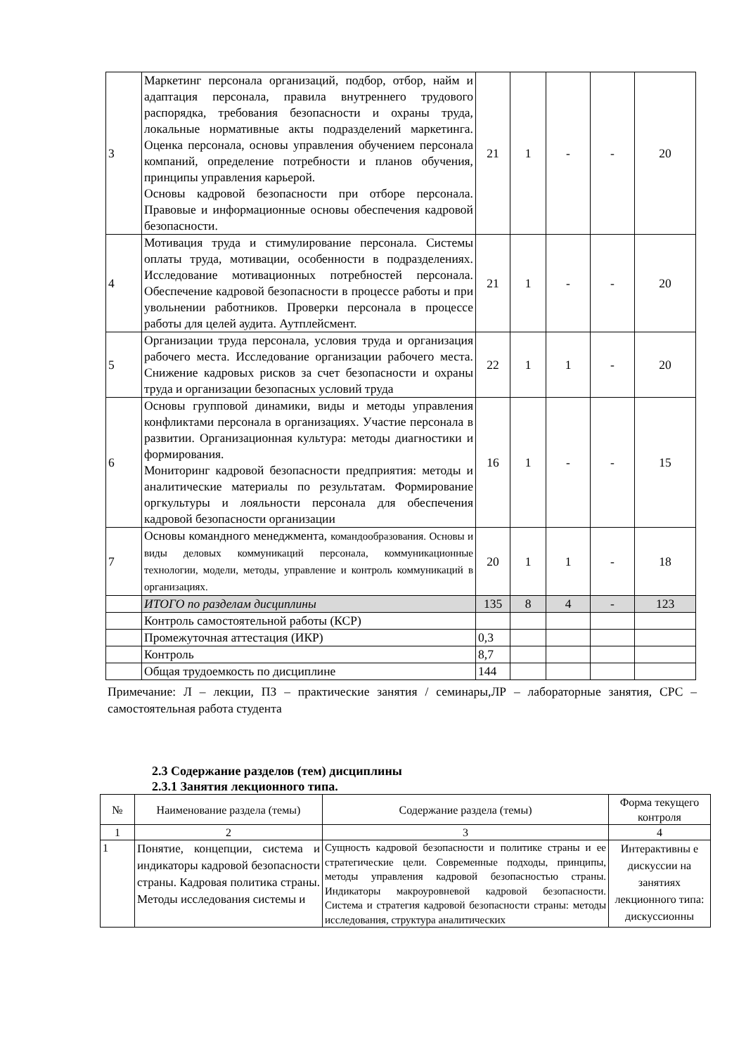| 3 | Маркетинг персонала организаций, подбор, отбор, найм и адаптация персонала, правила внутреннего трудового распорядка, требования безопасности и охраны труда, локальные нормативные акты подразделений маркетинга. Оценка персонала, основы управления обучением персонала компаний, определение потребности и планов обучения, принципы управления карьерой. Основы кадровой безопасности при отборе персонала. Правовые и информационные основы обеспечения кадровой безопасности. | 21 | 1 | - | - | 20 |
| 4 | Мотивация труда и стимулирование персонала. Системы оплаты труда, мотивации, особенности в подразделениях. Исследование мотивационных потребностей персонала. Обеспечение кадровой безопасности в процессе работы и при увольнении работников. Проверки персонала в процессе работы для целей аудита. Аутплейсмент. | 21 | 1 | - | - | 20 |
| 5 | Организации труда персонала, условия труда и организация рабочего места. Исследование организации рабочего места. Снижение кадровых рисков за счет безопасности и охраны труда и организации безопасных условий труда | 22 | 1 | 1 | - | 20 |
| 6 | Основы групповой динамики, виды и методы управления конфликтами персонала в организациях. Участие персонала в развитии. Организационная культура: методы диагностики и формирования. Мониторинг кадровой безопасности предприятия: методы и аналитические материалы по результатам. Формирование оргкультуры и лояльности персонала для обеспечения кадровой безопасности организации | 16 | 1 | - | - | 15 |
| 7 | Основы командного менеджмента, командообразования. Основы и виды деловых коммуникаций персонала, коммуникационные технологии, модели, методы, управление и контроль коммуникаций в организациях. | 20 | 1 | 1 | - | 18 |
| | ИТОГО по разделам дисциплины | 135 | 8 | 4 | - | 123 |
| | Контроль самостоятельной работы (КСР) | | | | | |
| | Промежуточная аттестация (ИКР) | 0,3 | | | | |
| | Контроль | 8,7 | | | | |
| | Общая трудоемкость по дисциплине | 144 | | | | |
Примечание: Л – лекции, ПЗ – практические занятия / семинары,ЛР – лабораторные занятия, СРС – самостоятельная работа студента
2.3 Содержание разделов (тем) дисциплины
2.3.1 Занятия лекционного типа.
| № | Наименование раздела (темы) | Содержание раздела (темы) | Форма текущего контроля |
| --- | --- | --- | --- |
| 1 | 2 | 3 | 4 |
| 1 | Понятие, концепции, система и индикаторы кадровой безопасности страны. Кадровая политика страны. Методы исследования системы и | Сущность кадровой безопасности и политике страны и ее стратегические цели. Современные подходы, принципы, методы управления кадровой безопасностью страны. Индикаторы макроуровневой кадровой безопасности. Система и стратегия кадровой безопасности страны: методы исследования, структура аналитических | Интерактивны е дискуссии на занятиях лекционного типа: дискуссионны |